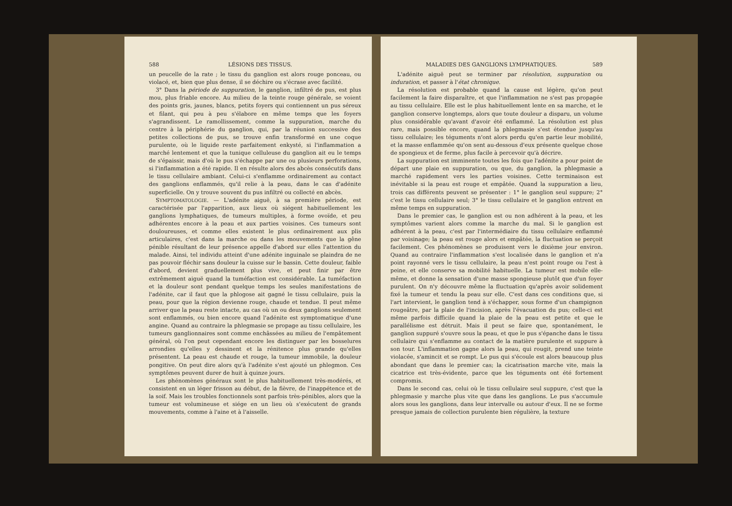588 LÉSIONS DES TISSUS.
un peucelle de la rate ; le tissu du ganglion est alors rouge ponceau, ou violacé, et, bien que plus dense, il se déchire ou s'écrase avec facilité.
3° Dans la période de suppuration, le ganglion, infiltré de pus, est plus mou, plus friable encore. Au milieu de la teinte rouge générale, se voient des points gris, jaunes, blancs, petits foyers qui contiennent un pus séreux et filant, qui peu à peu s'élabore en même temps que les foyers s'agrandissent. Le ramollissement, comme la suppuration, marche du centre à la périphérie du ganglion, qui, par la réunion successive des petites collections de pus, se trouve enfin transformé en une coque purulente, où le liquide reste parfaitement enkysté, si l'inflammation a marché lentement et que la tunique celluleuse du ganglion ait eu le temps de s'épaissir, mais d'où le pus s'échappe par une ou plusieurs perforations, si l'inflammation a été rapide. Il en résulte alors des abcès consécutifs dans le tissu cellulaire ambiant. Celui-ci s'enflamme ordinairement au contact des ganglions enflammés, qu'il relie à la peau, dans le cas d'adénite superficielle. On y trouve souvent du pus infiltré ou collecté en abcès.
SYMPTOMATOLOGIE. — L'adénite aiguë, à sa première période, est caractérisée par l'apparition, aux lieux où siégent habituellement les ganglions lymphatiques, de tumeurs multiples, à forme ovoïde, et peu adhérentes encore à la peau et aux parties voisines. Ces tumeurs sont douloureuses, et comme elles existent le plus ordinairement aux plis articulaires, c'est dans la marche ou dans les mouvements que la gêne pénible résultant de leur présence appelle d'abord sur elles l'attention du malade. Ainsi, tel individu atteint d'une adénite inguinale se plaindra de ne pas pouvoir fléchir sans douleur la cuisse sur le bassin. Cette douleur, faible d'abord, devient graduellement plus vive, et peut finir par être extrêmement aiguë quand la tuméfaction est considérable. La tuméfaction et la douleur sont pendant quelque temps les seules manifestations de l'adénite, car il faut que la phlogose ait gagné le tissu cellulaire, puis la peau, pour que la région devienne rouge, chaude et tendue. Il peut même arriver que la peau reste intacte, au cas où un ou deux ganglions seulement sont enflammés, ou bien encore quand l'adénite est symptomatique d'une angine. Quand au contraire la phlegmasie se propage au tissu cellulaire, les tumeurs ganglionnaires sont comme enchâssées au milieu de l'empâtement général, où l'on peut cependant encore les distinguer par les bosselures arrondies qu'elles y dessinent et la rénitence plus grande qu'elles présentent. La peau est chaude et rouge, la tumeur immobile, la douleur pongitive. On peut dire alors qu'à l'adénite s'est ajouté un phlegmon. Ces symptômes peuvent durer de huit à quinze jours.
Les phénomènes généraux sont le plus habituellement très-modérés, et consistent en un léger frisson au début, de la fièvre, de l'inappétence et de la soif. Mais les troubles fonctionnels sont parfois très-pénibles, alors que la tumeur est volumineuse et siége en un lieu où s'exécutent de grands mouvements, comme à l'aine et à l'aisselle.
MALADIES DES GANGLIONS LYMPHATIQUES. 589
L'adénite aiguë peut se terminer par résolution, suppuration ou induration, et passer à l'état chronique.
La résolution est probable quand la cause est légère, qu'on peut facilement la faire disparaître, et que l'inflammation ne s'est pas propagée au tissu cellulaire. Elle est le plus habituellement lente en sa marche, et le ganglion conserve longtemps, alors que toute douleur a disparu, un volume plus considérable qu'avant d'avoir été enflammé. La résolution est plus rare, mais possible encore, quand la phlegmasie s'est étendue jusqu'au tissu cellulaire; les téguments n'ont alors perdu qu'en partie leur mobilité, et la masse enflammée qu'on sent au-dessous d'eux présente quelque chose de spongieux et de ferme, plus facile à percevoir qu'à décrire.
La suppuration est imminente toutes les fois que l'adénite a pour point de départ une plaie en suppuration, ou que, du ganglion, la phlegmasie a marché rapidement vers les parties voisines. Cette terminaison est inévitable si la peau est rouge et empâtée. Quand la suppuration a lieu, trois cas différents peuvent se présenter : 1° le ganglion seul suppure; 2° c'est le tissu cellulaire seul; 3° le tissu cellulaire et le ganglion entrent en même temps en suppuration.
Dans le premier cas, le ganglion est ou non adhérent à la peau, et les symptômes varient alors comme la marche du mal. Si le ganglion est adhérent à la peau, c'est par l'intermédiaire du tissu cellulaire enflammé par voisinage; la peau est rouge alors et empâtée, la fluctuation se perçoit facilement. Ces phénomènes se produisent vers le dixième jour environ. Quand au contraire l'inflammation s'est localisée dans le ganglion et n'a point rayonné vers le tissu cellulaire, la peau n'est point rouge ou l'est à peine, et elle conserve sa mobilité habituelle. La tumeur est mobile elle-même, et donne la sensation d'une masse spongieuse plutôt que d'un foyer purulent. On n'y découvre même la fluctuation qu'après avoir solidement fixé la tumeur et tendu la peau sur elle. C'est dans ces conditions que, si l'art intervient, le ganglion tend à s'échapper, sous forme d'un champignon rougeâtre, par la plaie de l'incision, après l'évacuation du pus; celle-ci est même parfois difficile quand la plaie de la peau est petite et que le parallélisme est détruit. Mais il peut se faire que, spontanément, le ganglion suppuré s'ouvre sous la peau, et que le pus s'épanche dans le tissu cellulaire qui s'enflamme au contact de la matière purulente et suppure à son tour. L'inflammation gagne alors la peau, qui rougit, prend une teinte violacée, s'amincit et se rompt. Le pus qui s'écoule est alors beaucoup plus abondant que dans le premier cas; la cicatrisation marche vite, mais la cicatrice est très-évidente, parce que les téguments ont été fortement compromis.
Dans le second cas, celui où le tissu cellulaire seul suppure, c'est que la phlegmasie y marche plus vite que dans les ganglions. Le pus s'accumule alors sous les ganglions, dans leur intervalle ou autour d'eux. Il ne se forme presque jamais de collection purulente bien régulière, la texture